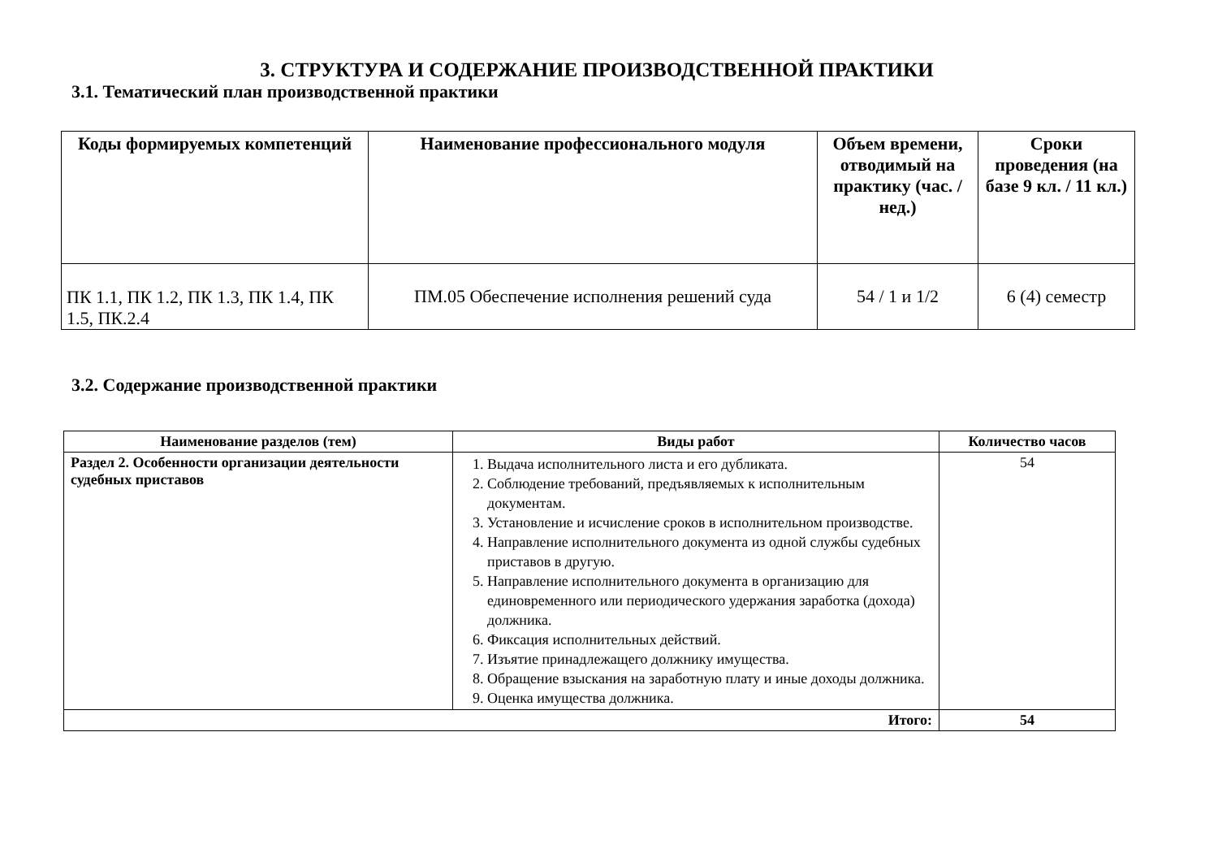3. СТРУКТУРА И СОДЕРЖАНИЕ ПРОИЗВОДСТВЕННОЙ ПРАКТИКИ
3.1. Тематический план производственной практики
| Коды формируемых компетенций | Наименование профессионального модуля | Объем времени, отводимый на практику (час. / нед.) | Сроки проведения (на базе 9 кл. / 11 кл.) |
| --- | --- | --- | --- |
| ПК 1.1, ПК 1.2, ПК 1.3, ПК 1.4, ПК 1.5, ПК.2.4 | ПМ.05 Обеспечение исполнения решений суда | 54 / 1 и 1/2 | 6 (4) семестр |
3.2. Содержание производственной практики
| Наименование разделов (тем) | Виды работ | Количество часов |
| --- | --- | --- |
| Раздел 2. Особенности организации деятельности судебных приставов | 1. Выдача исполнительного листа и его дубликата. 2. Соблюдение требований, предъявляемых к исполнительным документам. 3. Установление и исчисление сроков в исполнительном производстве. 4. Направление исполнительного документа из одной службы судебных приставов в другую. 5. Направление исполнительного документа в организацию для единовременного или периодического удержания заработка (дохода) должника. 6. Фиксация исполнительных действий. 7. Изъятие принадлежащего должнику имущества. 8. Обращение взыскания на заработную плату и иные доходы должника. 9. Оценка имущества должника. | 54 |
| Итого: | | 54 |